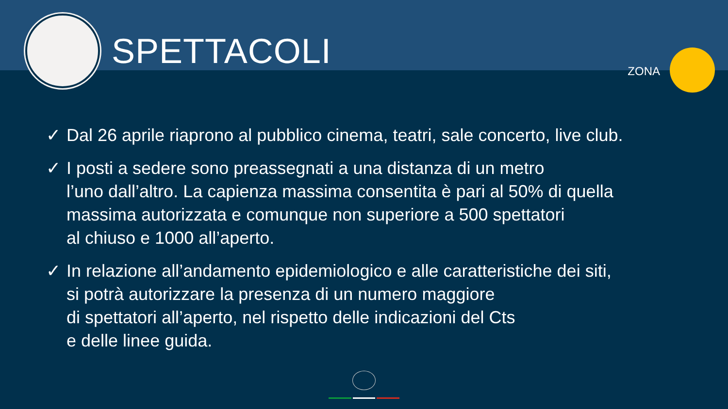SPETTACOLI
ZONA
✓ Dal 26 aprile riaprono al pubblico cinema, teatri, sale concerto, live club.
✓ I posti a sedere sono preassegnati a una distanza di un metro
l’uno dall’altro. La capienza massima consentita è pari al 50% di quella
massima autorizzata e comunque non superiore a 500 spettatori
al chiuso e 1000 all’aperto.
✓ In relazione all’andamento epidemiologico e alle caratteristiche dei siti,
si potrà autorizzare la presenza di un numero maggiore
di spettatori all’aperto, nel rispetto delle indicazioni del Cts
e delle linee guida.